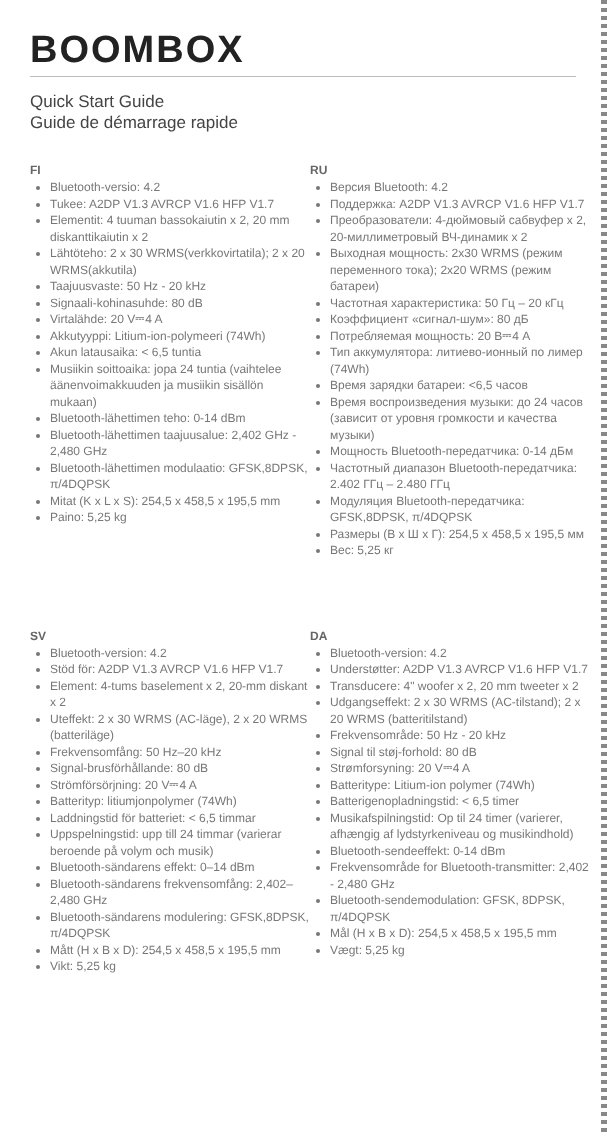BOOMBOX
Quick Start Guide
Guide de démarrage rapide
FI
Bluetooth-versio: 4.2
Tukee: A2DP V1.3 AVRCP V1.6 HFP V1.7
Elementit: 4 tuuman bassokaiutin x 2, 20 mm diskanttikaiutin x 2
Lähtöteho: 2 x 30 WRMS(verkkovirtatila); 2 x 20 WRMS(akkutila)
Taajuusvaste: 50 Hz - 20 kHz
Signaali-kohinasuhde: 80 dB
Virtalähde: 20 V⎓4 A
Akkutyyppi: Litium-ion-polymeeri (74Wh)
Akun latausaika: < 6,5 tuntia
Musiikin soittoaika: jopa 24 tuntia (vaihtelee äänenvoimakkuuden ja musiikin sisällön mukaan)
Bluetooth-lähettimen teho: 0-14 dBm
Bluetooth-lähettimen taajuusalue: 2,402 GHz - 2,480 GHz
Bluetooth-lähettimen modulaatio: GFSK,8DPSK, π/4DQPSK
Mitat (K x L x S): 254,5 x 458,5 x 195,5 mm
Paino: 5,25 kg
RU
Версия Bluetooth: 4.2
Поддержка: A2DP V1.3 AVRCP V1.6 HFP V1.7
Преобразователи: 4-дюймовый сабвуфер x 2, 20-миллиметровый ВЧ-динамик x 2
Выходная мощность: 2x30 WRMS (режим переменного тока); 2x20 WRMS (режим батареи)
Частотная характеристика: 50 Гц – 20 кГц
Коэффициент «сигнал-шум»: 80 дБ
Потребляемая мощность: 20 В⎓4 А
Тип аккумулятора: литиево-ионный по лимер (74Wh)
Время зарядки батареи: <6,5 часов
Время воспроизведения музыки: до 24 часов (зависит от уровня громкости и качества музыки)
Мощность Bluetooth-передатчика: 0-14 дБм
Частотный диапазон Bluetooth-передатчика: 2.402 ГГц – 2.480 ГГц
Модуляция Bluetooth-передатчика: GFSK,8DPSK, π/4DQPSK
Размеры (В x Ш x Г): 254,5 x 458,5 x 195,5 мм
Вес: 5,25 кг
SV
Bluetooth-version: 4.2
Stöd för: A2DP V1.3 AVRCP V1.6 HFP V1.7
Element: 4-tums baselement x 2, 20-mm diskant x 2
Uteffekt: 2 x 30 WRMS (AC-läge), 2 x 20 WRMS (batteriläge)
Frekvensomfång: 50 Hz–20 kHz
Signal-brusförhållande: 80 dB
Strömförsörjning: 20 V⎓4 A
Batterityp: litiumjonpolymer (74Wh)
Laddningstid för batteriet: < 6,5 timmar
Uppspelningstid: upp till 24 timmar (varierar beroende på volym och musik)
Bluetooth-sändarens effekt: 0–14 dBm
Bluetooth-sändarens frekvensomfång: 2,402–2,480 GHz
Bluetooth-sändarens modulering: GFSK,8DPSK, π/4DQPSK
Mått (H x B x D): 254,5 x 458,5 x 195,5 mm
Vikt: 5,25 kg
DA
Bluetooth-version: 4.2
Understøtter: A2DP V1.3 AVRCP V1.6 HFP V1.7
Transducere: 4" woofer x 2, 20 mm tweeter x 2
Udgangseffekt: 2 x 30 WRMS (AC-tilstand); 2 x 20 WRMS (batteritilstand)
Frekvensområde: 50 Hz - 20 kHz
Signal til støj-forhold: 80 dB
Strømforsyning: 20 V⎓4 A
Batteritype: Litium-ion polymer (74Wh)
Batterigenopladningstid: < 6,5 timer
Musikafspilningstid: Op til 24 timer (varierer, afhængig af lydstyrkeniveau og musikindhold)
Bluetooth-sendeeffekt: 0-14 dBm
Frekvensområde for Bluetooth-transmitter: 2,402 - 2,480 GHz
Bluetooth-sendemodulation: GFSK, 8DPSK, π/4DQPSK
Mål (H x B x D): 254,5 x 458,5 x 195,5 mm
Vægt: 5,25 kg